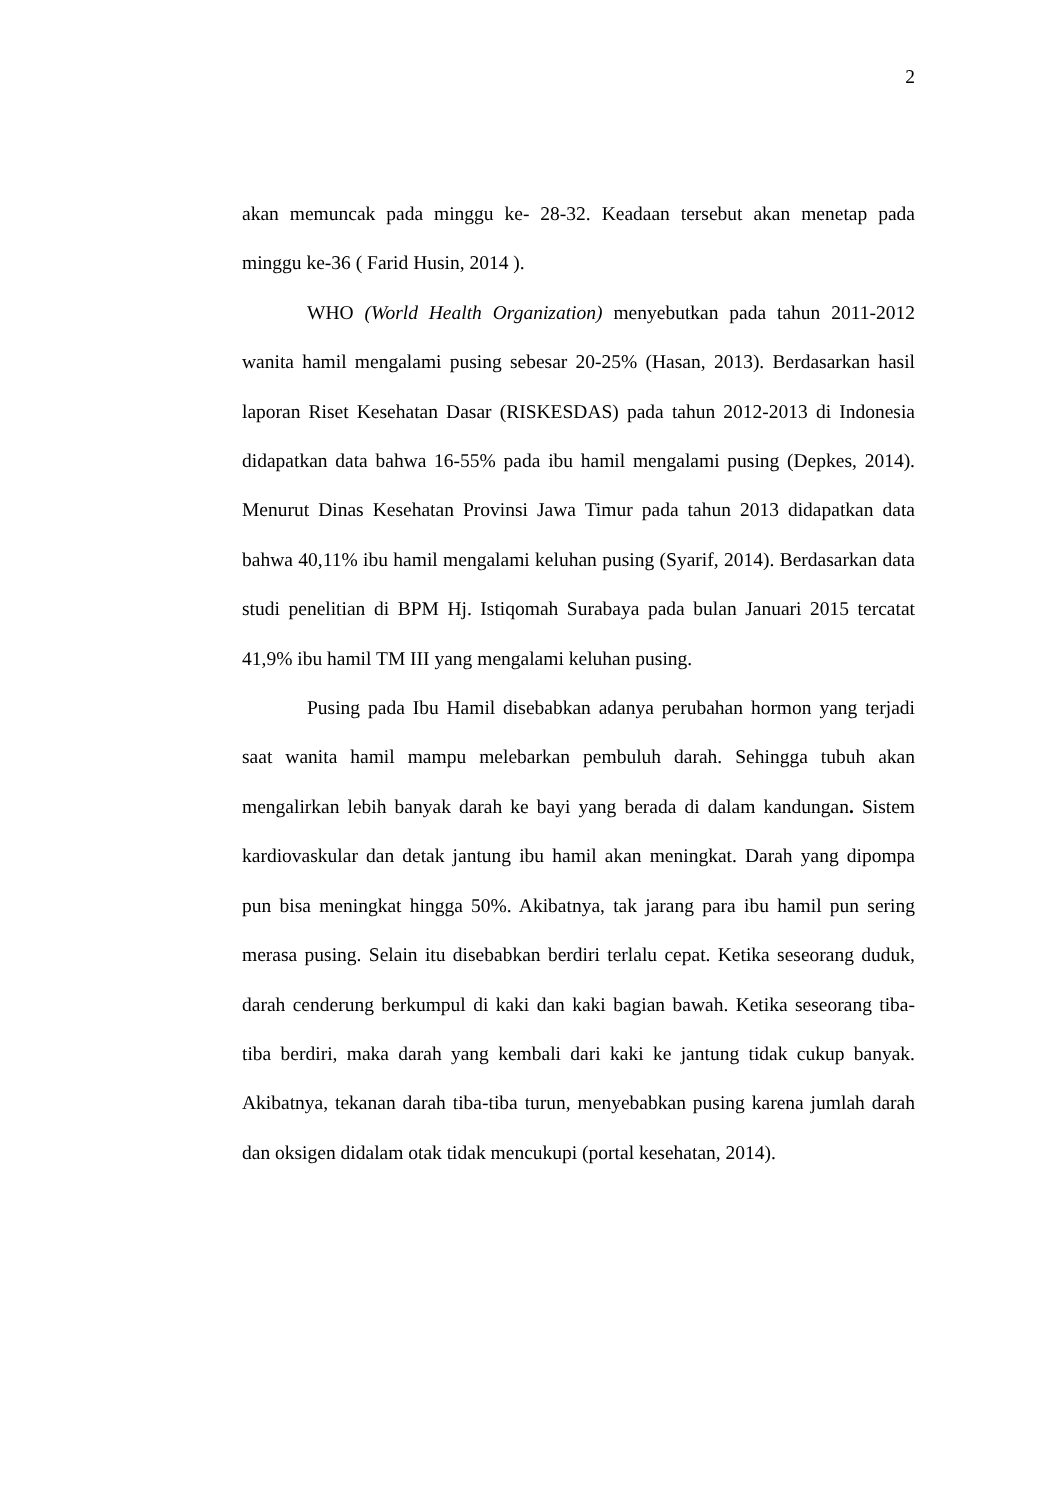2
akan memuncak pada minggu ke- 28-32. Keadaan tersebut akan menetap pada minggu ke-36 ( Farid Husin, 2014 ).
WHO (World Health Organization) menyebutkan pada tahun 2011-2012 wanita hamil mengalami pusing sebesar 20-25% (Hasan, 2013). Berdasarkan hasil laporan Riset Kesehatan Dasar (RISKESDAS) pada tahun 2012-2013 di Indonesia didapatkan data bahwa 16-55% pada ibu hamil mengalami pusing (Depkes, 2014). Menurut Dinas Kesehatan Provinsi Jawa Timur pada tahun 2013 didapatkan data bahwa 40,11% ibu hamil mengalami keluhan pusing (Syarif, 2014). Berdasarkan data studi penelitian di BPM Hj. Istiqomah Surabaya pada bulan Januari 2015 tercatat 41,9% ibu hamil TM III yang mengalami keluhan pusing.
Pusing pada Ibu Hamil disebabkan adanya perubahan hormon yang terjadi saat wanita hamil mampu melebarkan pembuluh darah. Sehingga tubuh akan mengalirkan lebih banyak darah ke bayi yang berada di dalam kandungan. Sistem kardiovaskular dan detak jantung ibu hamil akan meningkat. Darah yang dipompa pun bisa meningkat hingga 50%. Akibatnya, tak jarang para ibu hamil pun sering merasa pusing. Selain itu disebabkan berdiri terlalu cepat. Ketika seseorang duduk, darah cenderung berkumpul di kaki dan kaki bagian bawah. Ketika seseorang tiba-tiba berdiri, maka darah yang kembali dari kaki ke jantung tidak cukup banyak. Akibatnya, tekanan darah tiba-tiba turun, menyebabkan pusing karena jumlah darah dan oksigen didalam otak tidak mencukupi (portal kesehatan, 2014).